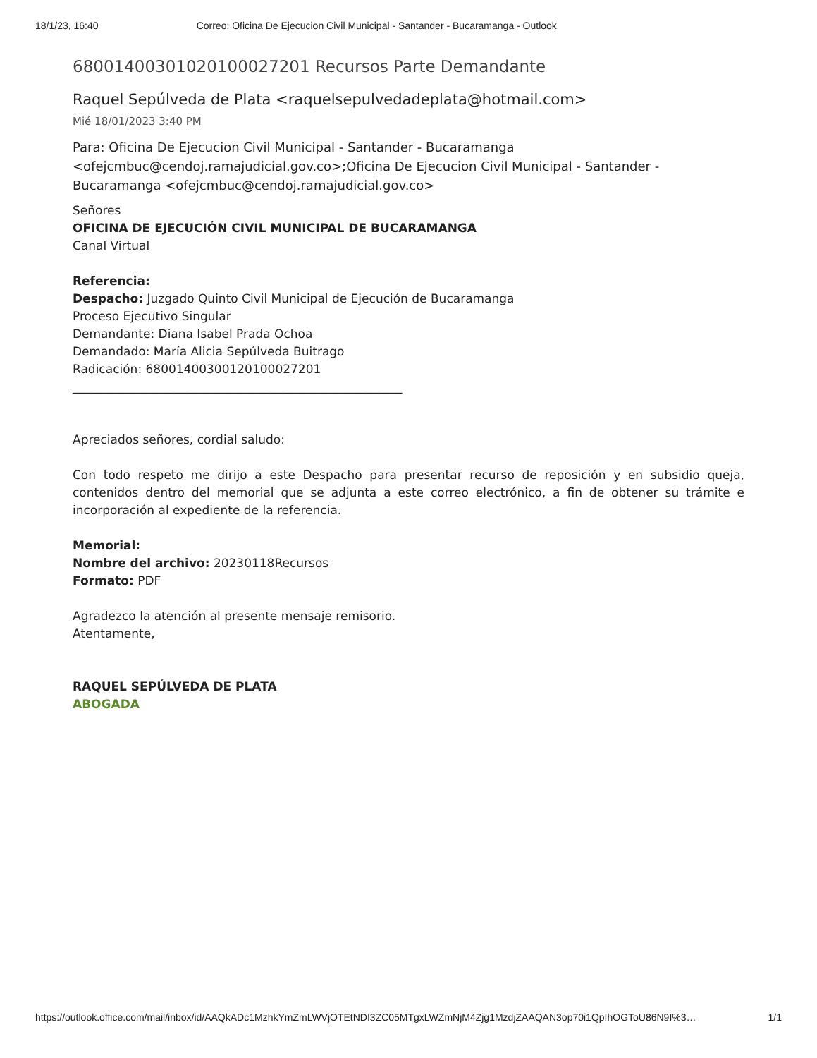18/1/23, 16:40 Correo: Oficina De Ejecucion Civil Municipal - Santander - Bucaramanga - Outlook
68001400301020100027201 Recursos Parte Demandante
Raquel Sepúlveda de Plata <raquelsepulvedadeplata@hotmail.com>
Mié 18/01/2023 3:40 PM
Para: Oficina De Ejecucion Civil Municipal - Santander - Bucaramanga <ofejcmbuc@cendoj.ramajudicial.gov.co>;Oficina De Ejecucion Civil Municipal - Santander - Bucaramanga <ofejcmbuc@cendoj.ramajudicial.gov.co>
Señores
OFICINA DE EJECUCIÓN CIVIL MUNICIPAL DE BUCARAMANGA
Canal Virtual
Referencia:
Despacho: Juzgado Quinto Civil Municipal de Ejecución de Bucaramanga
Proceso Ejecutivo Singular
Demandante: Diana Isabel Prada Ochoa
Demandado: María Alicia Sepúlveda Buitrago
Radicación: 68001400300120100027201
_______________________________________________________
Apreciados señores, cordial saludo:
Con todo respeto me dirijo a este Despacho para presentar recurso de reposición y en subsidio queja, contenidos dentro del memorial que se adjunta a este correo electrónico, a fin de obtener su trámite e incorporación al expediente de la referencia.
Memorial:
Nombre del archivo: 20230118Recursos
Formato: PDF
Agradezco la atención al presente mensaje remisorio.
Atentamente,
RAQUEL SEPÚLVEDA DE PLATA
ABOGADA
https://outlook.office.com/mail/inbox/id/AAQkADc1MzhkYmZmLWVjOTEtNDI3ZC05MTgxLWZmNjM4Zjg1MzdjZAAQAN3op70i1QpIhOGToU86N9I%3… 1/1